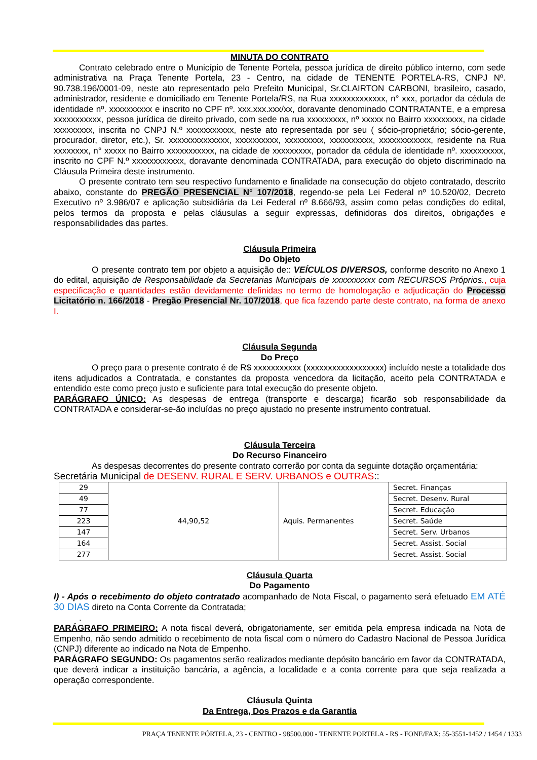MINUTA DO CONTRATO
Contrato celebrado entre o Município de Tenente Portela, pessoa jurídica de direito público interno, com sede administrativa na Praça Tenente Portela, 23 - Centro, na cidade de TENENTE PORTELA-RS, CNPJ Nº. 90.738.196/0001-09, neste ato representado pelo Prefeito Municipal, Sr.CLAIRTON CARBONI, brasileiro, casado, administrador, residente e domiciliado em Tenente Portela/RS, na Rua xxxxxxxxxxxxx, n° xxx, portador da cédula de identidade nº. xxxxxxxxxx e inscrito no CPF nº. xxx.xxx.xxx/xx, doravante denominado CONTRATANTE, e a empresa xxxxxxxxxxx, pessoa jurídica de direito privado, com sede na rua xxxxxxxxx, nº xxxxx no Bairro xxxxxxxxx, na cidade xxxxxxxxx, inscrita no CNPJ N.º xxxxxxxxxxx, neste ato representada por seu ( sócio-proprietário; sócio-gerente, procurador, diretor, etc.), Sr. xxxxxxxxxxxxxx, xxxxxxxxxx, xxxxxxxxx, xxxxxxxxxx, xxxxxxxxxxxx, residente na Rua xxxxxxxx, n° xxxxx no Bairro xxxxxxxxxxx, na cidade de xxxxxxxxx, portador da cédula de identidade nº. xxxxxxxxxx, inscrito no CPF N.º xxxxxxxxxxxx, doravante denominada CONTRATADA, para execução do objeto discriminado na Cláusula Primeira deste instrumento.
O presente contrato tem seu respectivo fundamento e finalidade na consecução do objeto contratado, descrito abaixo, constante do PREGÃO PRESENCIAL N° 107/2018, regendo-se pela Lei Federal nº 10.520/02, Decreto Executivo nº 3.986/07 e aplicação subsidiária da Lei Federal nº 8.666/93, assim como pelas condições do edital, pelos termos da proposta e pelas cláusulas a seguir expressas, definidoras dos direitos, obrigações e responsabilidades das partes.
Cláusula Primeira
Do Objeto
O presente contrato tem por objeto a aquisição de:: VEÍCULOS DIVERSOS, conforme descrito no Anexo 1 do edital, aquisição de Responsabilidade da Secretarias Municipais de xxxxxxxxxx com RECURSOS Próprios., cuja especificação e quantidades estão devidamente definidas no termo de homologação e adjudicação do Processo Licitatório n. 166/2018 - Pregão Presencial Nr. 107/2018, que fica fazendo parte deste contrato, na forma de anexo I.
Cláusula Segunda
Do Preço
O preço para o presente contrato é de R$ xxxxxxxxxxx (xxxxxxxxxxxxxxxxxx) incluído neste a totalidade dos itens adjudicados a Contratada, e constantes da proposta vencedora da licitação, aceito pela CONTRATADA e entendido este como preço justo e suficiente para total execução do presente objeto.
PARÁGRAFO ÚNICO: As despesas de entrega (transporte e descarga) ficarão sob responsabilidade da CONTRATADA e considerar-se-ão incluídas no preço ajustado no presente instrumento contratual.
Cláusula Terceira
Do Recurso Financeiro
As despesas decorrentes do presente contrato correrão por conta da seguinte dotação orçamentária:
Secretária Municipal de DESENV. RURAL E SERV. URBANOS e OUTRAS::
| 29 | 44,90,52 | Aquis. Permanentes | Secret. Finanças |
| 49 | | | Secret. Desenv. Rural |
| 77 | | | Secret. Educação |
| 223 | | | Secret. Saúde |
| 147 | | | Secret. Serv. Urbanos |
| 164 | | | Secret. Assist. Social |
| 277 | | | Secret. Assist. Social |
Cláusula Quarta
Do Pagamento
I) - Após o recebimento do objeto contratado acompanhado de Nota Fiscal, o pagamento será efetuado EM ATÉ 30 DIAS direto na Conta Corrente da Contratada;
.
PARÁGRAFO PRIMEIRO: A nota fiscal deverá, obrigatoriamente, ser emitida pela empresa indicada na Nota de Empenho, não sendo admitido o recebimento de nota fiscal com o número do Cadastro Nacional de Pessoa Jurídica (CNPJ) diferente ao indicado na Nota de Empenho.
PARÁGRAFO SEGUNDO: Os pagamentos serão realizados mediante depósito bancário em favor da CONTRATADA, que deverá indicar a instituição bancária, a agência, a localidade e a conta corrente para que seja realizada a operação correspondente.
Cláusula Quinta
Da Entrega, Dos Prazos e da Garantia
PRAÇA TENENTE PÓRTELA, 23 - CENTRO - 98500.000 - TENENTE PORTELA - RS - FONE/FAX: 55-3551-1452 / 1454 / 1333